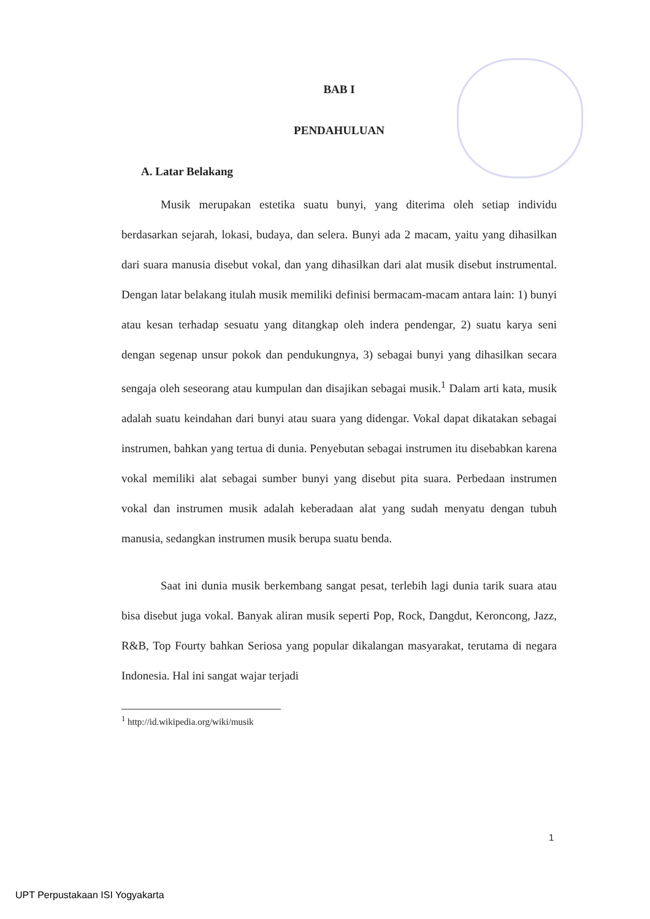BAB I
PENDAHULUAN
A. Latar Belakang
Musik merupakan estetika suatu bunyi, yang diterima oleh setiap individu berdasarkan sejarah, lokasi, budaya, dan selera. Bunyi ada 2 macam, yaitu yang dihasilkan dari suara manusia disebut vokal, dan yang dihasilkan dari alat musik disebut instrumental. Dengan latar belakang itulah musik memiliki definisi bermacam-macam antara lain: 1) bunyi atau kesan terhadap sesuatu yang ditangkap oleh indera pendengar, 2) suatu karya seni dengan segenap unsur pokok dan pendukungnya, 3) sebagai bunyi yang dihasilkan secara sengaja oleh seseorang atau kumpulan dan disajikan sebagai musik.<sup>1</sup> Dalam arti kata, musik adalah suatu keindahan dari bunyi atau suara yang didengar. Vokal dapat dikatakan sebagai instrumen, bahkan yang tertua di dunia. Penyebutan sebagai instrumen itu disebabkan karena vokal memiliki alat sebagai sumber bunyi yang disebut pita suara. Perbedaan instrumen vokal dan instrumen musik adalah keberadaan alat yang sudah menyatu dengan tubuh manusia, sedangkan instrumen musik berupa suatu benda.
Saat ini dunia musik berkembang sangat pesat, terlebih lagi dunia tarik suara atau bisa disebut juga vokal. Banyak aliran musik seperti Pop, Rock, Dangdut, Keroncong, Jazz, R&B, Top Fourty bahkan Seriosa yang popular dikalangan masyarakat, terutama di negara Indonesia. Hal ini sangat wajar terjadi
<sup>1</sup> http://id.wikipedia.org/wiki/musik
1
UPT Perpustakaan ISI Yogyakarta